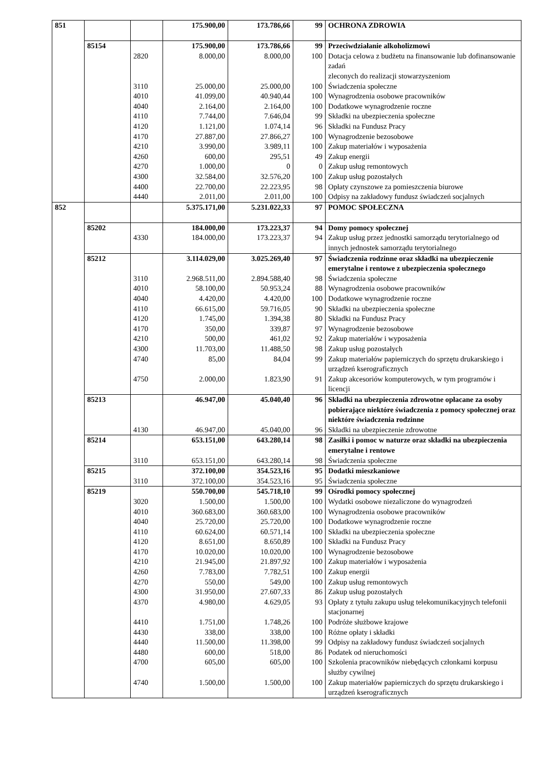| 851 | | | 175.900,00 | 173.786,66 | 99 | OCHRONA ZDROWIA |
| | 85154 | | 175.900,00 | 173.786,66 | 99 | Przeciwdziałanie alkoholizmowi |
| | | 2820 | 8.000,00 | 8.000,00 | 100 | Dotacja celowa z budżetu na finansowanie lub dofinansowanie zadań zleconych do realizacji stowarzyszeniom |
| | | 3110 | 25.000,00 | 25.000,00 | 100 | Świadczenia społeczne |
| | | 4010 | 41.099,00 | 40.940,44 | 100 | Wynagrodzenia osobowe pracowników |
| | | 4040 | 2.164,00 | 2.164,00 | 100 | Dodatkowe wynagrodzenie roczne |
| | | 4110 | 7.744,00 | 7.646,04 | 99 | Składki na ubezpieczenia społeczne |
| | | 4120 | 1.121,00 | 1.074,14 | 96 | Składki na Fundusz Pracy |
| | | 4170 | 27.887,00 | 27.866,27 | 100 | Wynagrodzenie bezosobowe |
| | | 4210 | 3.990,00 | 3.989,11 | 100 | Zakup materiałów i wyposażenia |
| | | 4260 | 600,00 | 295,51 | 49 | Zakup energii |
| | | 4270 | 1.000,00 | 0 | 0 | Zakup usług remontowych |
| | | 4300 | 32.584,00 | 32.576,20 | 100 | Zakup usług pozostałych |
| | | 4400 | 22.700,00 | 22.223,95 | 98 | Opłaty czynszowe za pomieszczenia biurowe |
| | | 4440 | 2.011,00 | 2.011,00 | 100 | Odpisy na zakładowy fundusz świadczeń socjalnych |
| 852 | | | 5.375.171,00 | 5.231.022,33 | 97 | POMOC SPOŁECZNA |
| | 85202 | | 184.000,00 | 173.223,37 | 94 | Domy pomocy społecznej |
| | | 4330 | 184.000,00 | 173.223,37 | 94 | Zakup usług przez jednostki samorządu terytorialnego od innych jednostek samorządu terytorialnego |
| | 85212 | | 3.114.029,00 | 3.025.269,40 | 97 | Świadczenia rodzinne oraz składki na ubezpieczenie emerytalne i rentowe z ubezpieczenia społecznego |
| | | 3110 | 2.968.511,00 | 2.894.588,40 | 98 | Świadczenia społeczne |
| | | 4010 | 58.100,00 | 50.953,24 | 88 | Wynagrodzenia osobowe pracowników |
| | | 4040 | 4.420,00 | 4.420,00 | 100 | Dodatkowe wynagrodzenie roczne |
| | | 4110 | 66.615,00 | 59.716,05 | 90 | Składki na ubezpieczenia społeczne |
| | | 4120 | 1.745,00 | 1.394,38 | 80 | Składki na Fundusz Pracy |
| | | 4170 | 350,00 | 339,87 | 97 | Wynagrodzenie bezosobowe |
| | | 4210 | 500,00 | 461,02 | 92 | Zakup materiałów i wyposażenia |
| | | 4300 | 11.703,00 | 11.488,50 | 98 | Zakup usług pozostałych |
| | | 4740 | 85,00 | 84,04 | 99 | Zakup materiałów papierniczych do sprzętu drukarskiego i urządzeń kserograficznych |
| | | 4750 | 2.000,00 | 1.823,90 | 91 | Zakup akcesoriów komputerowych, w tym programów i licencji |
| | 85213 | | 46.947,00 | 45.040,40 | 96 | Składki na ubezpieczenia zdrowotne opłacane za osoby pobierające niektóre świadczenia z pomocy społecznej oraz niektóre świadczenia rodzinne |
| | | 4130 | 46.947,00 | 45.040,00 | 96 | Składki na ubezpieczenie zdrowotne |
| | 85214 | | 653.151,00 | 643.280,14 | 98 | Zasiłki i pomoc w naturze oraz składki na ubezpieczenia emerytalne i rentowe |
| | | 3110 | 653.151,00 | 643.280,14 | 98 | Świadczenia społeczne |
| | 85215 | | 372.100,00 | 354.523,16 | 95 | Dodatki mieszkaniowe |
| | | 3110 | 372.100,00 | 354.523,16 | 95 | Świadczenia społeczne |
| | 85219 | | 550.700,00 | 545.718,10 | 99 | Ośrodki pomocy społecznej |
| | | 3020 | 1.500,00 | 1.500,00 | 100 | Wydatki osobowe niezaliczone do wynagrodzeń |
| | | 4010 | 360.683,00 | 360.683,00 | 100 | Wynagrodzenia osobowe pracowników |
| | | 4040 | 25.720,00 | 25.720,00 | 100 | Dodatkowe wynagrodzenie roczne |
| | | 4110 | 60.624,00 | 60.571,14 | 100 | Składki na ubezpieczenia społeczne |
| | | 4120 | 8.651,00 | 8.650,89 | 100 | Składki na Fundusz Pracy |
| | | 4170 | 10.020,00 | 10.020,00 | 100 | Wynagrodzenie bezosobowe |
| | | 4210 | 21.945,00 | 21.897,92 | 100 | Zakup materiałów i wyposażenia |
| | | 4260 | 7.783,00 | 7.782,51 | 100 | Zakup energii |
| | | 4270 | 550,00 | 549,00 | 100 | Zakup usług remontowych |
| | | 4300 | 31.950,00 | 27.607,33 | 86 | Zakup usług pozostałych |
| | | 4370 | 4.980,00 | 4.629,05 | 93 | Opłaty z tytułu zakupu usług telekomunikacyjnych telefonii stacjonarnej |
| | | 4410 | 1.751,00 | 1.748,26 | 100 | Podróże służbowe krajowe |
| | | 4430 | 338,00 | 338,00 | 100 | Różne opłaty i składki |
| | | 4440 | 11.500,00 | 11.398,00 | 99 | Odpisy na zakładowy fundusz świadczeń socjalnych |
| | | 4480 | 600,00 | 518,00 | 86 | Podatek od nieruchomości |
| | | 4700 | 605,00 | 605,00 | 100 | Szkolenia pracowników niebędących członkami korpusu służby cywilnej |
| | | 4740 | 1.500,00 | 1.500,00 | 100 | Zakup materiałów papierniczych do sprzętu drukarskiego i urządzeń kserograficznych |